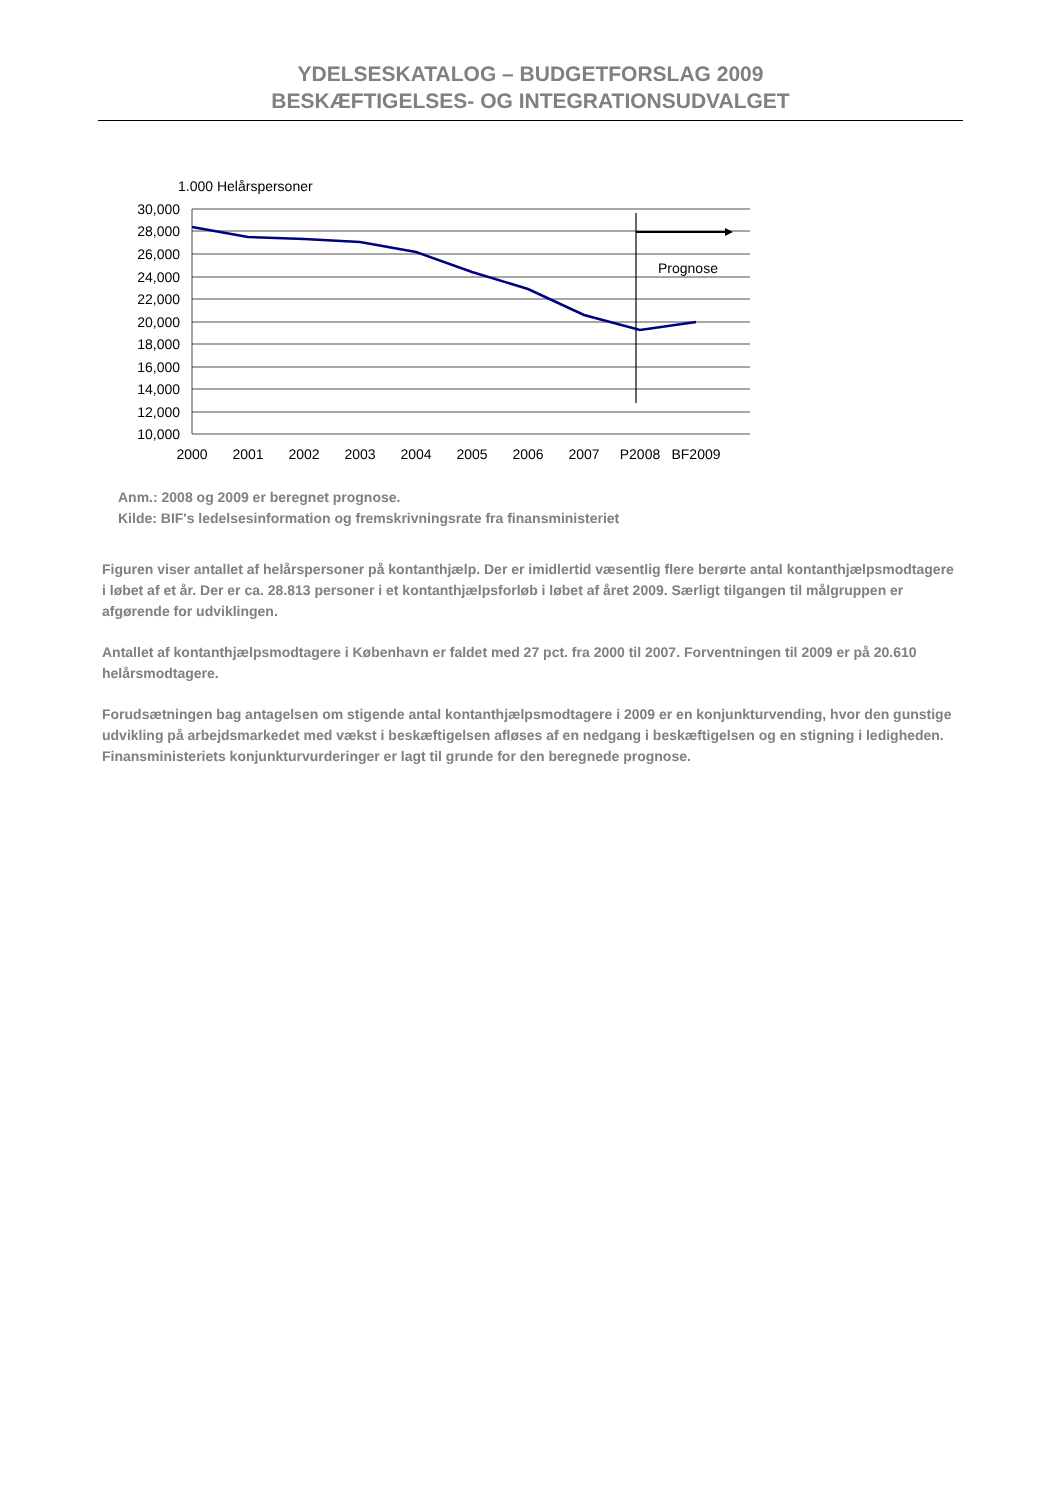YDELSESKATALOG – BUDGETFORSLAG 2009
BESKÆFTIGELSES- OG INTEGRATIONSUDVALGET
1.000 Helårspersoner
30,000
28,000
26,000
24,000
22,000
20,000
18,000
16,000
14,000
12,000
10,000
Prognose
2000
2001
2002
2003
2004
2005
2006
2007
P2008
BF2009
Anm.: 2008 og 2009 er beregnet prognose.
Kilde: BIF's ledelsesinformation og fremskrivningsrate fra finansministeriet
Figuren viser antallet af helårspersoner på kontanthjælp. Der er imidlertid væsentlig flere berørte antal kontanthjælpsmodtagere i løbet af et år. Der er ca. 28.813 personer i et kontanthjælpsforløb i løbet af året 2009. Særligt tilgangen til målgruppen er afgørende for udviklingen.
Antallet af kontanthjælpsmodtagere i København er faldet med 27 pct. fra 2000 til 2007. Forventningen til 2009 er på 20.610 helårsmodtagere.
Forudsætningen bag antagelsen om stigende antal kontanthjælpsmodtagere i 2009 er en konjunkturvending, hvor den gunstige udvikling på arbejdsmarkedet med vækst i beskæftigelsen afløses af en nedgang i beskæftigelsen og en stigning i ledigheden. Finansministeriets konjunkturvurderinger er lagt til grunde for den beregnede prognose.